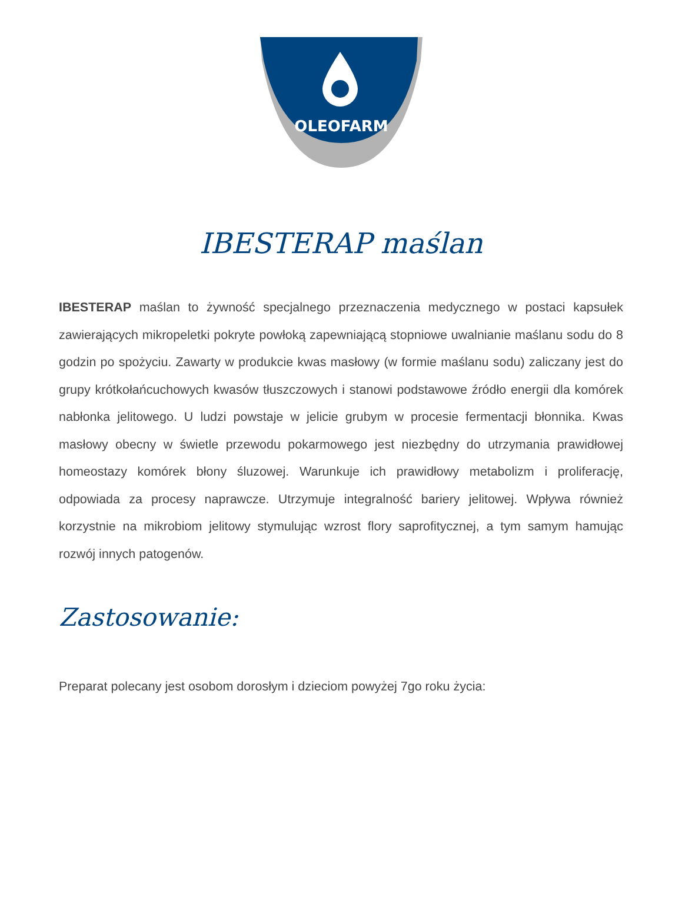OLEOFARM
IBESTERAP maślan
IBESTERAP maślan to żywność specjalnego przeznaczenia medycznego w postaci kapsułek zawierających mikropeletki pokryte powłoką zapewniającą stopniowe uwalnianie maślanu sodu do 8 godzin po spożyciu. Zawarty w produkcie kwas masłowy (w formie maślanu sodu) zaliczany jest do grupy krótkołańcuchowych kwasów tłuszczowych i stanowi podstawowe źródło energii dla komórek nabłonka jelitowego. U ludzi powstaje w jelicie grubym w procesie fermentacji błonnika. Kwas masłowy obecny w świetle przewodu pokarmowego jest niezbędny do utrzymania prawidłowej homeostazy komórek błony śluzowej. Warunkuje ich prawidłowy metabolizm i proliferację, odpowiada za procesy naprawcze. Utrzymuje integralność bariery jelitowej. Wpływa również korzystnie na mikrobiom jelitowy stymulując wzrost flory saprofitycznej, a tym samym hamując rozwój innych patogenów.
Zastosowanie:
Preparat polecany jest osobom dorosłym i dzieciom powyżej 7go roku życia: